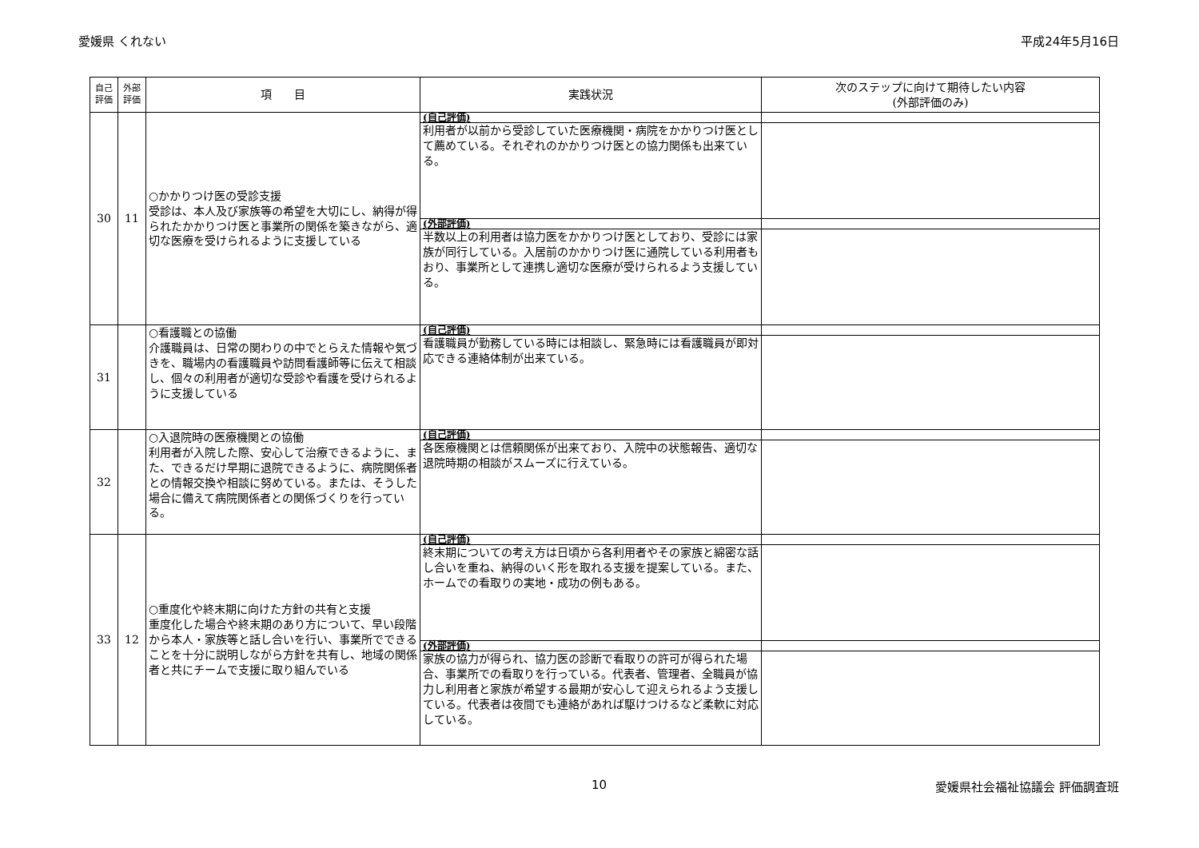愛媛県 くれない 平成24年5月16日
| 自己 評価 | 外部 評価 | 項 目 | 実践状況 | 次のステップに向けて期待したい内容 (外部評価のみ) |
| --- | --- | --- | --- | --- |
| 30 | 11 | ○かかりつけ医の受診支援 受診は、本人及び家族等の希望を大切にし、納得が得られたかかりつけ医と事業所の関係を築きながら、適切な医療を受けられるように支援している | (自己評価) | |
| | | | 利用者が以前から受診していた医療機関・病院をかかりつけ医として薦めている。それぞれのかかりつけ医との協力関係も出来ている。 | |
| | | | (外部評価) | |
| | | | 半数以上の利用者は協力医をかかりつけ医としており、受診には家族が同行している。入居前のかかりつけ医に通院している利用者もおり、事業所として連携し適切な医療が受けられるよう支援している。 | |
| 31 | | ○看護職との協働 介護職員は、日常の関わりの中でとらえた情報や気づきを、職場内の看護職員や訪問看護師等に伝えて相談し、個々の利用者が適切な受診や看護を受けられるように支援している | (自己評価) | |
| | | | 看護職員が勤務している時には相談し、緊急時には看護職員が即対応できる連絡体制が出来ている。 | |
| 32 | | ○入退院時の医療機関との協働 利用者が入院した際、安心して治療できるように、また、できるだけ早期に退院できるように、病院関係者との情報交換や相談に努めている。または、そうした場合に備えて病院関係者との関係づくりを行っている。 | (自己評価) | |
| | | | 各医療機関とは信頼関係が出来ており、入院中の状態報告、適切な退院時期の相談がスムーズに行えている。 | |
| 33 | 12 | ○重度化や終末期に向けた方針の共有と支援 重度化した場合や終末期のあり方について、早い段階から本人・家族等と話し合いを行い、事業所でできることを十分に説明しながら方針を共有し、地域の関係者と共にチームで支援に取り組んでいる | (自己評価) | |
| | | | 終末期についての考え方は日頃から各利用者やその家族と綿密な話し合いを重ね、納得のいく形を取れる支援を提案している。また、ホームでの看取りの実地・成功の例もある。 | |
| | | | (外部評価) | |
| | | | 家族の協力が得られ、協力医の診断で看取りの許可が得られた場合、事業所での看取りを行っている。代表者、管理者、全職員が協力し利用者と家族が希望する最期が安心して迎えられるよう支援している。代表者は夜間でも連絡があれば駆けつけるなど柔軟に対応している。 | |
10 愛媛県社会福祉協議会 評価調査班